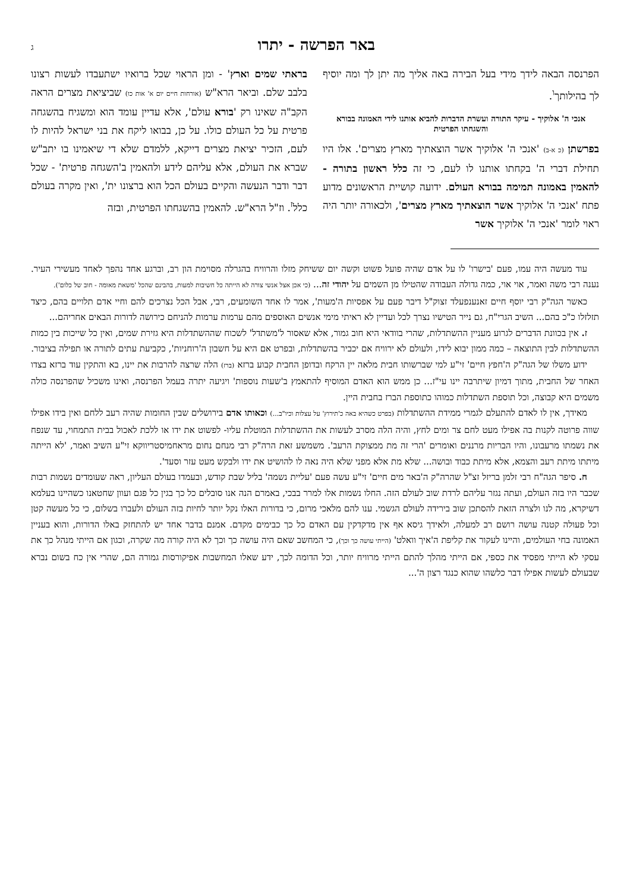באר הפרשה - יתרו ג
הפרנסה הבאה לידך מידי בעל הבירה באה אליך מה יתן לך ומה יוסיף לך בהילותך<sup>ו</sup>.
אנכי ה' אלוקיך - עיקר התורה ועשרת הדברות להביא אותנו לידי האמונה בבורא והשגחתו הפרטית
בפרשתן (כ א-ב) 'אנכי ה' אלוקיך אשר הוצאתיך מארץ מצרים'. אלו היו תחילת דברי ה' בקחתו אותנו לו לעם, כי זה כלל ראשון בתורה - להאמין באמונה תמימה בבורא העולם. ידועה קושיית הראשונים מדוע פתח 'אנכי ה' אלוקיך אשר הוצאתיך מארץ מצרים', ולכאורה יותר היה ראוי לומר 'אנכי ה' אלוקיך אשר
בראתי שמים וארץ' - ומן הראוי שכל ברואיו ישתעבדו לעשות רצונו בלבב שלם. וביאר הרא"ש (אורחות חיים יום א' אות כו) שביציאת מצרים הראה הקב"ה שאינו רק 'בורא עולם', אלא עדיין עומד הוא ומשגיח בהשגחה פרטית על כל העולם כולו. על כן, בבואו ליקח את בני ישראל להיות לו לעם, הזכיר יציאת מצרים דייקא, ללמדם שלא די שיאמינו בו יתב"ש שברא את העולם, אלא עליהם לידע ולהאמין ב'השגחה פרטית' - שכל דבר ודבר הנעשה והקיים בעולם הכל הוא ברצונו ית', ואין מקרה בעולם כלל<sup>ז</sup>. וז"ל הרא"ש. להאמין בהשגחתו הפרטית, ובזה
עוד מעשה היה עמו, פעם 'בישרו' לו על אדם שהיה פועל פשוט וקשה יום ששיחק מזלו והרוויח בהגרלה מסוימת הון רב, וברגע אחד נהפך לאחד מעשירי העיר. נענה רבי משה ואמר, אוי אוי, כמה גדולה העבודה שהטילו מן השמים על יהודי זה... (כי אכן אצל אנשי צורה לא הייתה כל חשיבות למעות, בהבינם שהכל 'משאת מאומה - חוב של כלום').
כאשר הגה"ק רבי יוסף חיים זאנענפעלד זצוק"ל דיבר פעם על אפסיות ה'מעות', אמר לו אחד השומעים, רבי, אבל הכל נצרכים להם וחיי אדם תלויים בהם, כיצד תזלזלו כ"כ בהם... השיב הגרי"ח, גם נייר הטישיו נצרך לכל ועדיין לא ראיתי מימי אנשים האוספים מהם ערמות ערמות להניחם כירושה לדורות הבאים אחריהם...
ז. אין בכוונת הדברים לגרוע מעניין ההשתדלות, שהרי בוודאי היא חוב גמור, אלא שאסור ל'משתדל' לשכוח שההשתדלות היא גזירת שמים, ואין כל שייכות בין כמות ההשתדלות לבין התוצאה – כמה ממון יבוא לידו, ולעולם לא ירוויח אם יכביר בהשתדלות, ובפרט אם היא על חשבון ה'רוחניות', כקביעת עתים לתורה או תפילה בציבור.
ידוע משלו של הגה"ק ה'חפץ חיים' זי"ע למי שברשותו חבית מלאה יין הרקח ובדופן החבית קבוע ברזא (ברז) הלה שרצה להרבות את יינו, בא והתקין עוד ברזא בצדו האחר של החבית, מתוך דמיון שיתרבה יינו עי"ז... כן ממש הוא האדם המוסיף להתאמץ ב'שעות נוספות' ויגיעה יתרה בעמל הפרנסה, ואינו משכיל שהפרנסה כולה משמים היא קבוצה, וכל תוספת השתדלות כמוהו כתוספת הברז בחבית היין.
מאידך, אין לו לאדם להתעלם לגמרי ממידת ההשתדלות (בפרט כשהיא באה כ'תירוץ' על עצלות וכיו"ב...) וכאותו אדם בירושלים שבין החומות שהיה רעב ללחם ואין בידו אפילו שווה פרוטה לקנות בה אפילו מעט לחם צר ומים לחץ, והיה הלה מסרב לעשות את ההשתדלות המוטלת עליו- לפשוט את ידו או ללכת לאכול בבית התמחוי, עד שנפח את נשמתו מרעבונו, והיו הבריות מרננים ואומרים 'הרי זה מת ממצוקת הרעב'. משמשע זאת הרה"ק רבי מנחם נחום מראחמיסטריווקא זי"ע השיב ואמר, 'לא הייתה מיתתו מיתת רעב והצמא, אלא מיתת כבוד ובושה... שלא מת אלא מפני שלא היה נאה לו להושיט את ידו ולבקש מעט עזר וסעד'.
ח. סיפר הגה"ח רבי זלמן בריזל זצ"ל שהרה"ק ה'באר מים חיים' זי"ע עשה פעם 'עליית נשמה' בליל שבת קודש, ובעמדו בעולם העליון, ראה שעומדים נשמות רבות שכבר היו בזה העולם, ועתה נגזר עליהם לרדת שוב לעולם הזה. החלו נשמות אלו למרר בבכי, באמרם הנה אנו סובלים כל כך בגין כל פגם ועוון שחטאנו כשהיינו בעלמא דשיקרא, מה לנו ולצרה הזאת להסתכן שוב בירידה לעולם הגשמי. ענו להם מלאכי מרום, כי בדורות האלו נקל יותר לחיות בזה העולם ולעברו בשלום, כי כל מעשה קטן וכל פעולה קטנה עושה רושם רב למעלה, ולאידך גיסא אף אין מדקדקין עם האדם כל כך כבימים מקדם. אמנם בדבר אחד יש להתחזק באלו הדורות, והוא בעניין האמונה בחי העולמים, והיינו לעקור את קליפת ה'איך וואלט' (הייתי עושה כך וכך), כי המחשב שאם היה עושה כך וכך לא היה קורה מה שקרה, וכגון אם הייתי מנהל כך את עסקי לא הייתי מפסיד את כספי, אם הייתי מהלך להתם הייתי מרוויח יותר, וכל הדומה לכך, ידע שאלו המחשבות אפיקורסות גמורה הם, שהרי אין כח בשום נברא שבעולם לעשות אפילו דבר כלשהו שהוא כנגד רצון ה'...